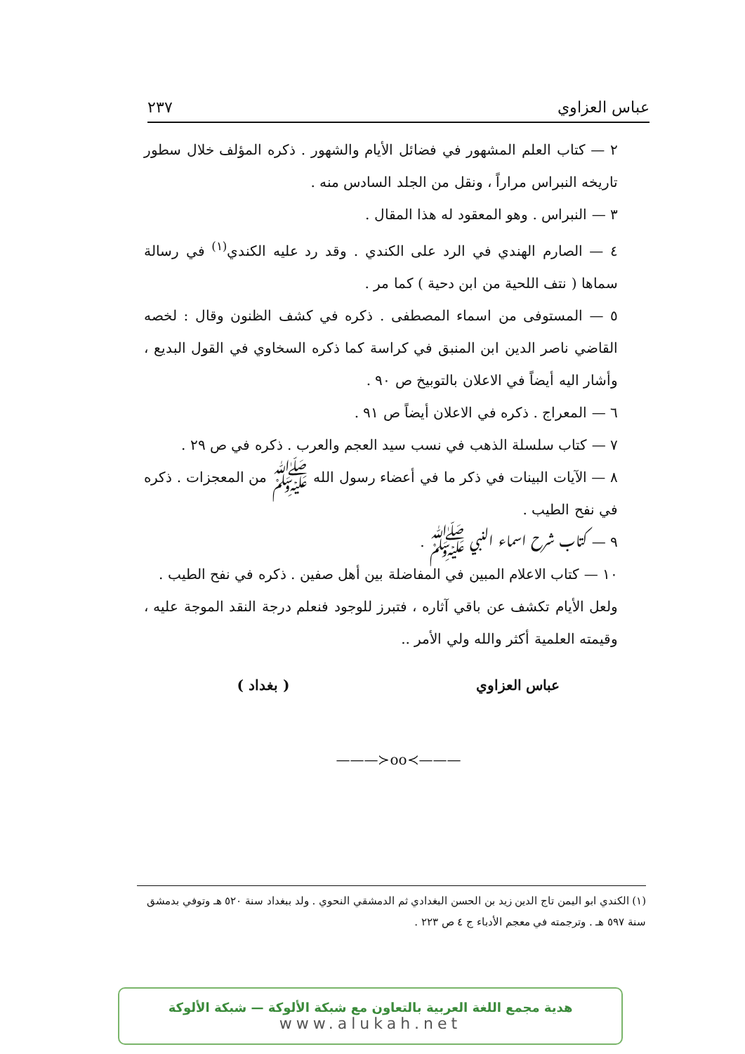عباس العزاوي ٢٣٧
٢ — كتاب العلم المشهور في فضائل الأيام والشهور . ذكره المؤلف خلال سطور تاريخه النبراس مراراً ، ونقل من الجلد السادس منه .
٣ — النبراس . وهو المعقود له هذا المقال .
٤ — الصارم الهندي في الرد على الكندي . وقد رد عليه الكندي<sup>(١)</sup> في رسالة سماها ( نتف اللحية من ابن دحية ) كما مر .
٥ — المستوفى من اسماء المصطفى . ذكره في كشف الظنون وقال : لخصه القاضي ناصر الدين ابن المنبق في كراسة كما ذكره السخاوي في القول البديع ، وأشار اليه أيضاً في الاعلان بالتوبيخ ص ٩٠ .
٦ — المعراج . ذكره في الاعلان أيضاً ص ٩١ .
٧ — كتاب سلسلة الذهب في نسب سيد العجم والعرب . ذكره في ص ٢٩ .
٨ — الآيات البينات في ذكر ما في أعضاء رسول الله ﷺ من المعجزات . ذكره في نفح الطيب .
٩ — كتاب شرح اسماء النبي ﷺ .
١٠ — كتاب الاعلام المبين في المفاضلة بين أهل صفين . ذكره في نفح الطيب .
ولعل الأيام تكشف عن باقي آثاره ، فتبرز للوجود فنعلم درجة النقد الموجة عليه ، وقيمته العلمية أكثر والله ولي الأمر ..
عباس العزاوي ( بغداد )
———≻oo≺———
(١) الكندي ابو اليمن تاج الدين زيد بن الحسن البغدادي ثم الدمشقي النحوي . ولد ببغداد سنة ٥٢٠ هـ وتوفي بدمشق سنة ٥٩٧ هـ . وترجمته في معجم الأدباء ج ٤ ص ٢٢٣ .
هدية مجمع اللغة العربية بالتعاون مع شبكة الألوكة — شبكة الألوكة
www.alukah.net